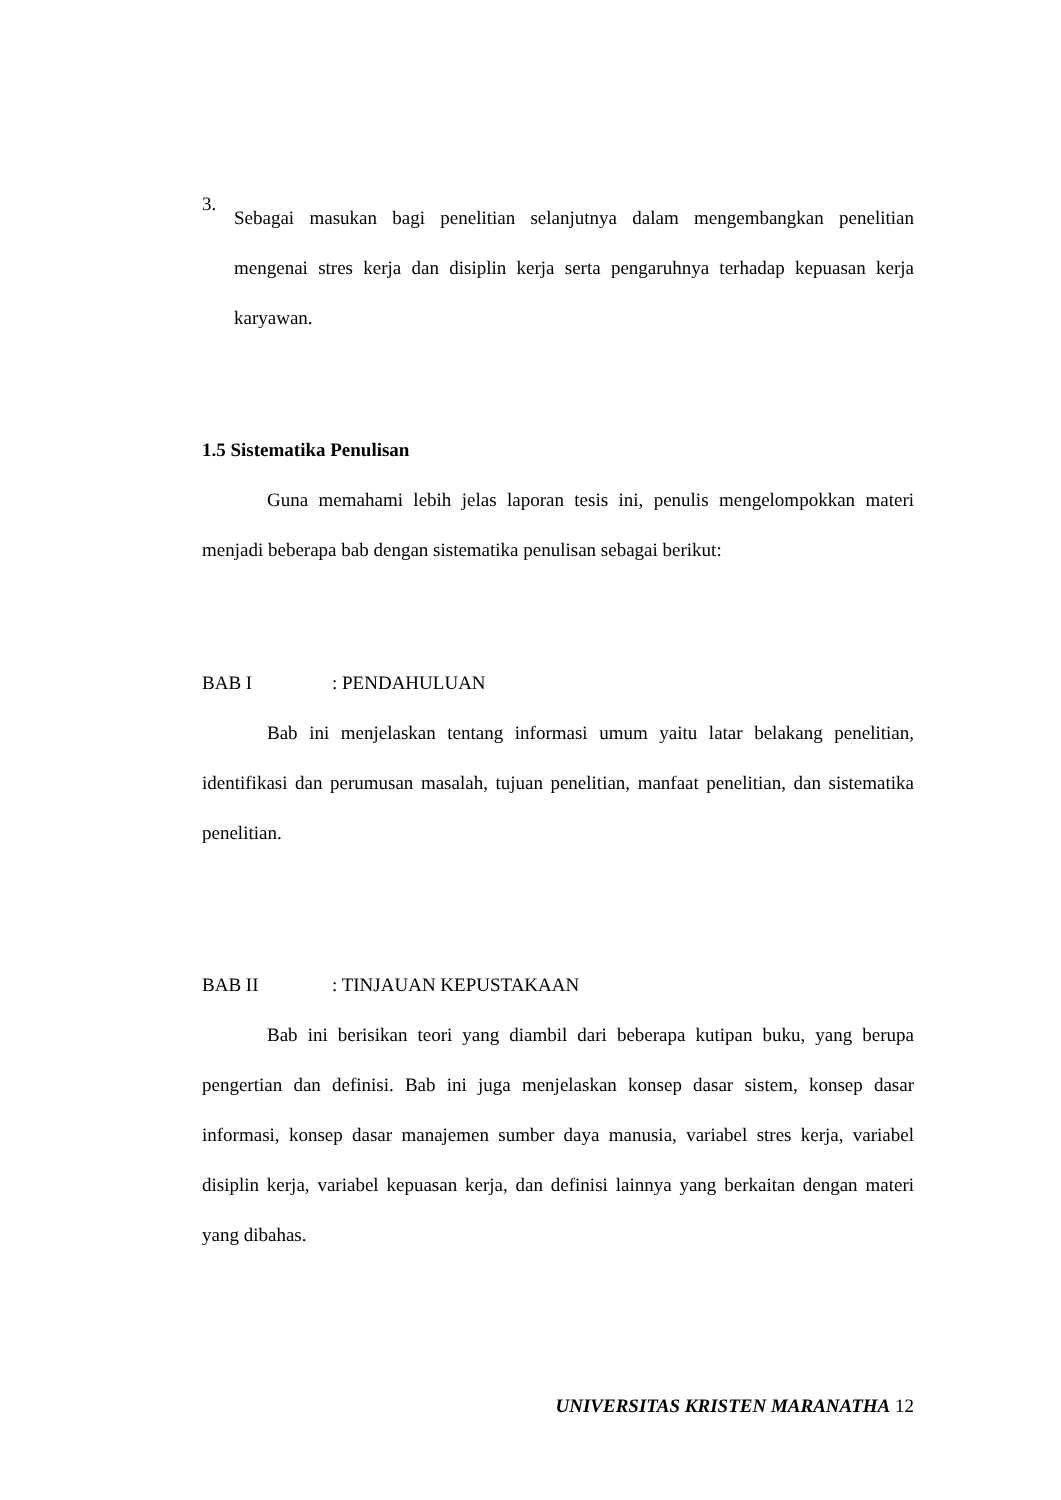3.
Sebagai masukan bagi penelitian selanjutnya dalam mengembangkan penelitian mengenai stres kerja dan disiplin kerja serta pengaruhnya terhadap kepuasan kerja karyawan.
1.5 Sistematika Penulisan
Guna memahami lebih jelas laporan tesis ini, penulis mengelompokkan materi menjadi beberapa bab dengan sistematika penulisan sebagai berikut:
BAB I: PENDAHULUAN
Bab ini menjelaskan tentang informasi umum yaitu latar belakang penelitian, identifikasi dan perumusan masalah, tujuan penelitian, manfaat penelitian, dan sistematika penelitian.
BAB II: TINJAUAN KEPUSTAKAAN
Bab ini berisikan teori yang diambil dari beberapa kutipan buku, yang berupa pengertian dan definisi. Bab ini juga menjelaskan konsep dasar sistem, konsep dasar informasi, konsep dasar manajemen sumber daya manusia, variabel stres kerja, variabel disiplin kerja, variabel kepuasan kerja, dan definisi lainnya yang berkaitan dengan materi yang dibahas.
UNIVERSITAS KRISTEN MARANATHA 12